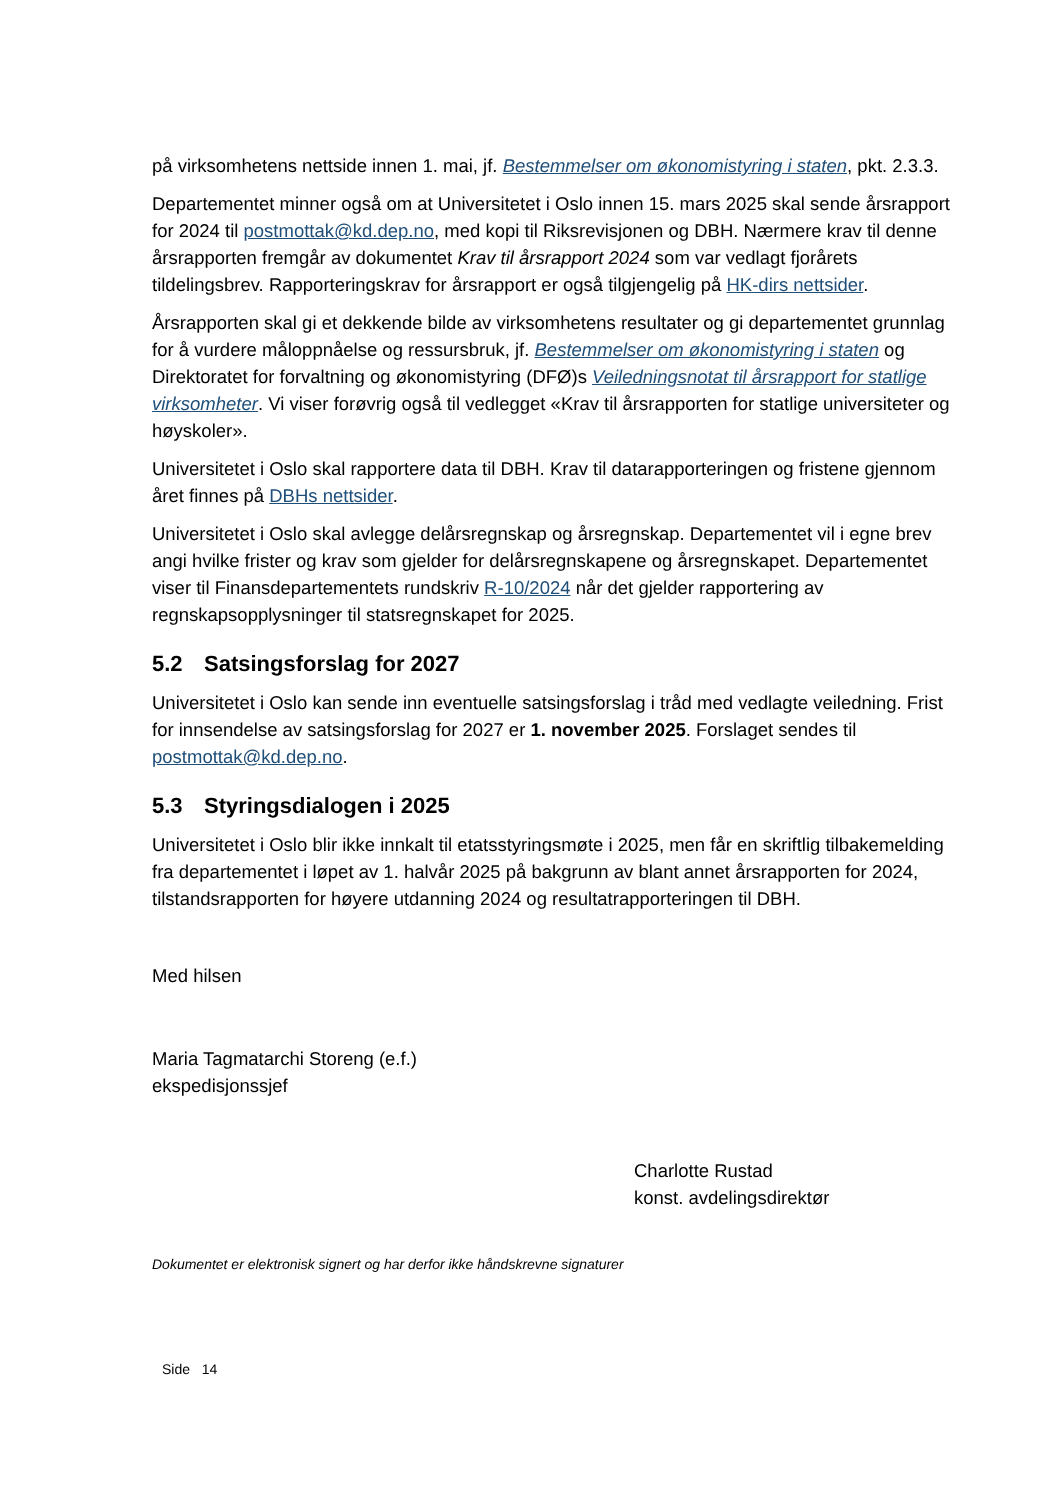på virksomhetens nettside innen 1. mai, jf. Bestemmelser om økonomistyring i staten, pkt. 2.3.3.
Departementet minner også om at Universitetet i Oslo innen 15. mars 2025 skal sende årsrapport for 2024 til postmottak@kd.dep.no, med kopi til Riksrevisjonen og DBH. Nærmere krav til denne årsrapporten fremgår av dokumentet Krav til årsrapport 2024 som var vedlagt fjorårets tildelingsbrev. Rapporteringskrav for årsrapport er også tilgjengelig på HK-dirs nettsider.
Årsrapporten skal gi et dekkende bilde av virksomhetens resultater og gi departementet grunnlag for å vurdere måloppnåelse og ressursbruk, jf. Bestemmelser om økonomistyring i staten og Direktoratet for forvaltning og økonomistyring (DFØ)s Veiledningsnotat til årsrapport for statlige virksomheter. Vi viser forøvrig også til vedlegget «Krav til årsrapporten for statlige universiteter og høyskoler».
Universitetet i Oslo skal rapportere data til DBH. Krav til datarapporteringen og fristene gjennom året finnes på DBHs nettsider.
Universitetet i Oslo skal avlegge delårsregnskap og årsregnskap. Departementet vil i egne brev angi hvilke frister og krav som gjelder for delårsregnskapene og årsregnskapet. Departementet viser til Finansdepartementets rundskriv R-10/2024 når det gjelder rapportering av regnskapsopplysninger til statsregnskapet for 2025.
5.2 Satsingsforslag for 2027
Universitetet i Oslo kan sende inn eventuelle satsingsforslag i tråd med vedlagte veiledning. Frist for innsendelse av satsingsforslag for 2027 er 1. november 2025. Forslaget sendes til postmottak@kd.dep.no.
5.3 Styringsdialogen i 2025
Universitetet i Oslo blir ikke innkalt til etatsstyringsmøte i 2025, men får en skriftlig tilbakemelding fra departementet i løpet av 1. halvår 2025 på bakgrunn av blant annet årsrapporten for 2024, tilstandsrapporten for høyere utdanning 2024 og resultatrapporteringen til DBH.
Med hilsen
Maria Tagmatarchi Storeng (e.f.)
ekspedisjonssjef
Charlotte Rustad
konst. avdelingsdirektør
Dokumentet er elektronisk signert og har derfor ikke håndskrevne signaturer
Side 14